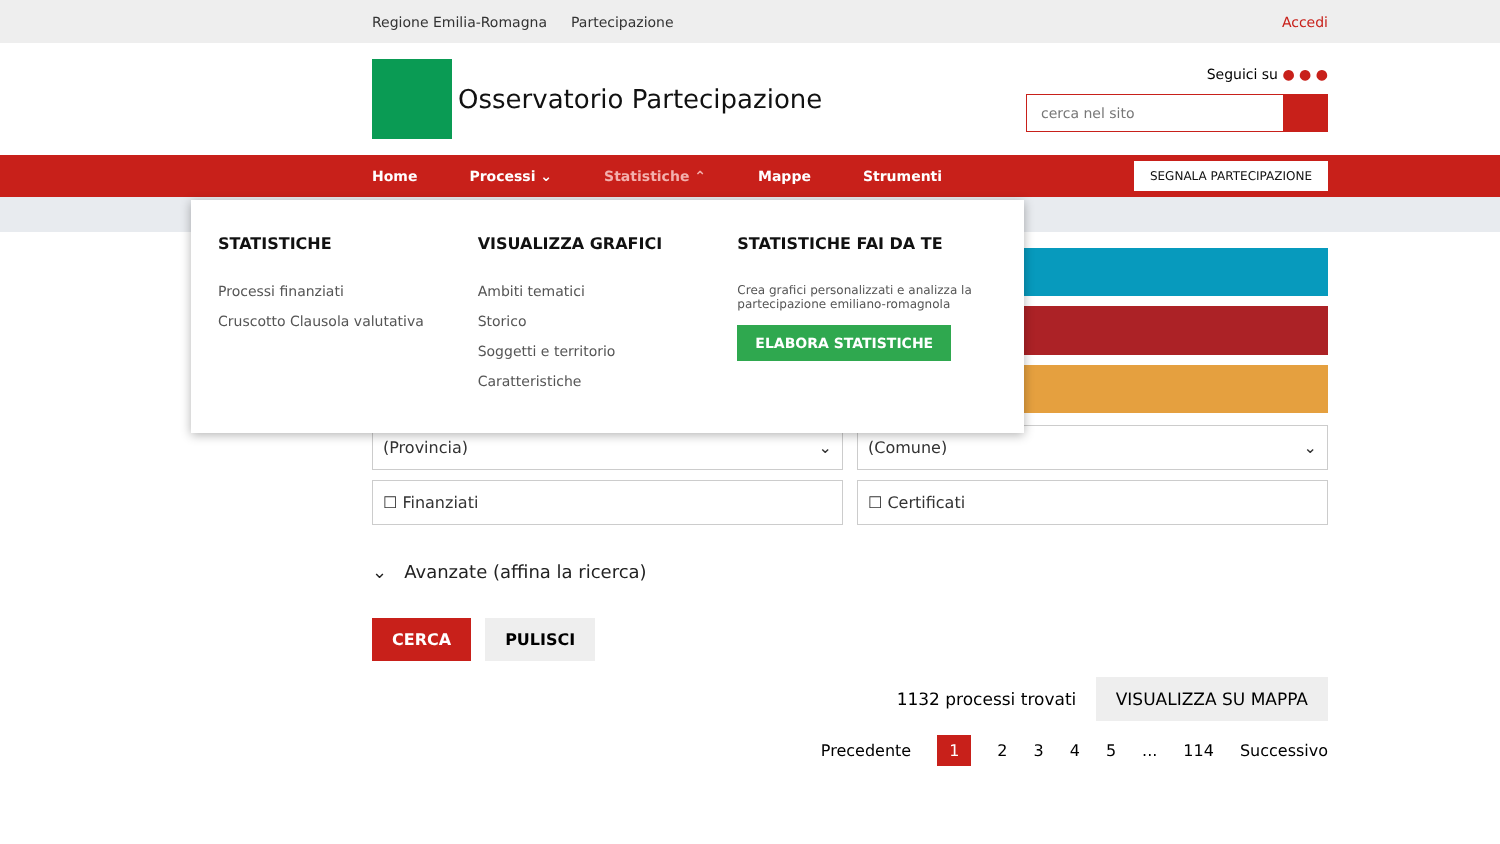Regione Emilia-Romagna Partecipazione Accedi
Osservatorio Partecipazione
Seguici su ● ● ●
cerca nel sito
Home Processi ⌄ Statistiche ⌃ Mappe Strumenti SEGNALA PARTECIPAZIONE
(Provincia) ⌄
(Comune) ⌄
☐ Finanziati
☐ Certificati
⌄ Avanzate (affina la ricerca)
CERCA PULISCI
1132 processi trovati VISUALIZZA SU MAPPA
Precedente 12345... 114 Successivo
STATISTICHE
Processi finanziati
Cruscotto Clausola valutativa
VISUALIZZA GRAFICI
Ambiti tematici
Storico
Soggetti e territorio
Caratteristiche
STATISTICHE FAI DA TE
Crea grafici personalizzati e analizza la partecipazione emiliano-romagnola
ELABORA STATISTICHE